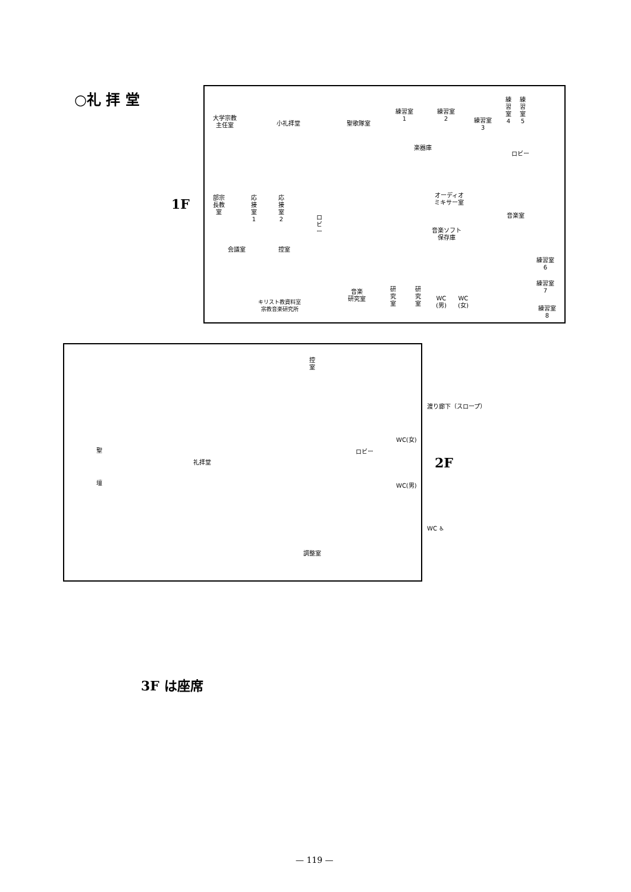○礼 拝 堂
1F
大学宗教
主任室
小礼拝堂 聖歌隊室
練習室
1
練習室
2
練習室
3
練
習
室
4
練
習
室
5
楽器庫
ロビー
部宗
長教
室
応
接
室
1
応
接
室
2
ロ
ビ
ー
オーディオ
ミキサー室
音楽室
音楽ソフト
保存庫
会議室 控室
練習室
6
練習室
7
練習室
8
音楽
研究室
研
究
室
研
究
室
WC
(男)
WC
(女)
キリスト教資料室
宗教音楽研究所
控
室
渡り廊下（スロープ）
WC(女)
ロビー
聖
2F
礼拝堂
壇 WC(男)
WC ♿
調整室
3F は座席
— 119 —